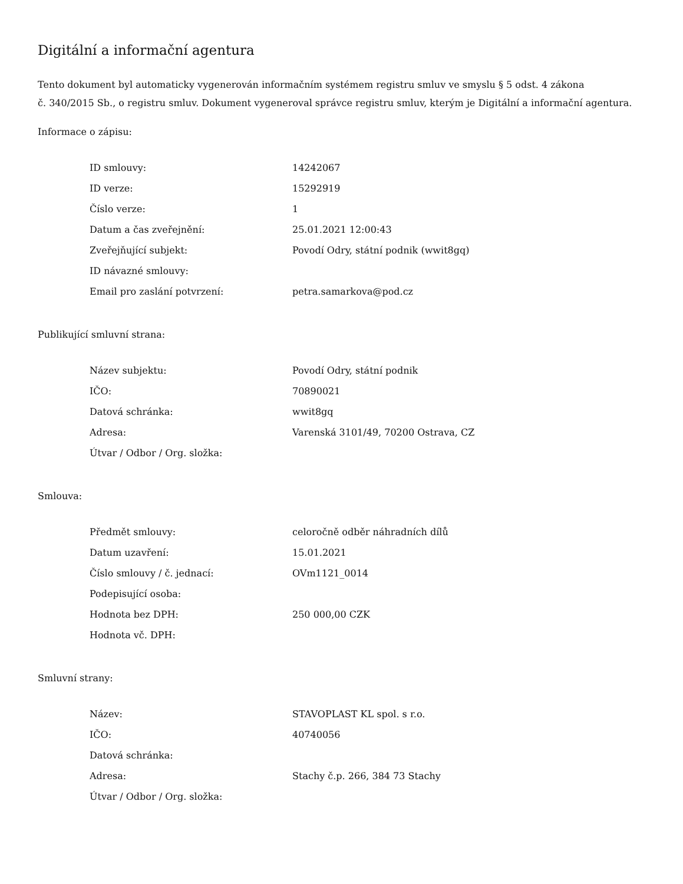Digitální a informační agentura
Tento dokument byl automaticky vygenerován informačním systémem registru smluv ve smyslu § 5 odst. 4 zákona
č. 340/2015 Sb., o registru smluv. Dokument vygeneroval správce registru smluv, kterým je Digitální a informační agentura.
Informace o zápisu:
| ID smlouvy: | 14242067 |
| ID verze: | 15292919 |
| Číslo verze: | 1 |
| Datum a čas zveřejnění: | 25.01.2021 12:00:43 |
| Zveřejňující subjekt: | Povodí Odry, státní podnik (wwit8gq) |
| ID návazné smlouvy: | |
| Email pro zaslání potvrzení: | petra.samarkova@pod.cz |
Publikující smluvní strana:
| Název subjektu: | Povodí Odry, státní podnik |
| IČO: | 70890021 |
| Datová schránka: | wwit8gq |
| Adresa: | Varenská 3101/49, 70200 Ostrava, CZ |
| Útvar / Odbor / Org. složka: | |
Smlouva:
| Předmět smlouvy: | celoročně odběr náhradních dílů |
| Datum uzavření: | 15.01.2021 |
| Číslo smlouvy / č. jednací: | OVm1121_0014 |
| Podepisující osoba: | |
| Hodnota bez DPH: | 250 000,00 CZK |
| Hodnota vč. DPH: | |
Smluvní strany:
| Název: | STAVOPLAST KL spol. s r.o. |
| IČO: | 40740056 |
| Datová schránka: | |
| Adresa: | Stachy č.p. 266, 384 73 Stachy |
| Útvar / Odbor / Org. složka: | |